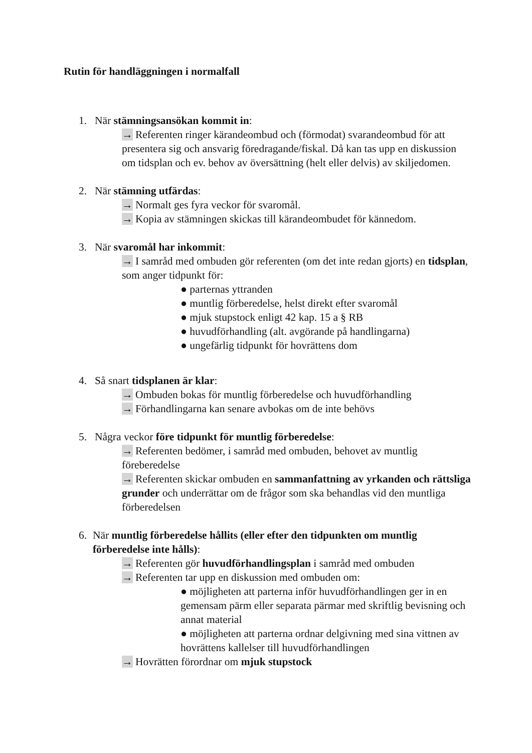Rutin för handläggningen i normalfall
1. När stämningsansökan kommit in:
→ Referenten ringer kärandeombud och (förmodat) svarandeombud för att presentera sig och ansvarig föredragande/fiskal. Då kan tas upp en diskussion om tidsplan och ev. behov av översättning (helt eller delvis) av skiljedomen.
2. När stämning utfärdas:
→ Normalt ges fyra veckor för svaromål.
→ Kopia av stämningen skickas till kärandeombudet för kännedom.
3. När svaromål har inkommit:
→ I samråd med ombuden gör referenten (om det inte redan gjorts) en tidsplan, som anger tidpunkt för:
● parternas yttranden
● muntlig förberedelse, helst direkt efter svaromål
● mjuk stupstock enligt 42 kap. 15 a § RB
● huvudförhandling (alt. avgörande på handlingarna)
● ungefärlig tidpunkt för hovrättens dom
4. Så snart tidsplanen är klar:
→ Ombuden bokas för muntlig förberedelse och huvudförhandling
→ Förhandlingarna kan senare avbokas om de inte behövs
5. Några veckor före tidpunkt för muntlig förberedelse:
→ Referenten bedömer, i samråd med ombuden, behovet av muntlig föreberedelse
→ Referenten skickar ombuden en sammanfattning av yrkanden och rättsliga grunder och underrättar om de frågor som ska behandlas vid den muntliga förberedelsen
6. När muntlig förberedelse hållits (eller efter den tidpunkten om muntlig förberedelse inte hålls):
→ Referenten gör huvudförhandlingsplan i samråd med ombuden
→ Referenten tar upp en diskussion med ombuden om:
● möjligheten att parterna inför huvudförhandlingen ger in en gemensam pärm eller separata pärmar med skriftlig bevisning och annat material
● möjligheten att parterna ordnar delgivning med sina vittnen av hovrättens kallelser till huvudförhandlingen
→ Hovrätten förordnar om mjuk stupstock